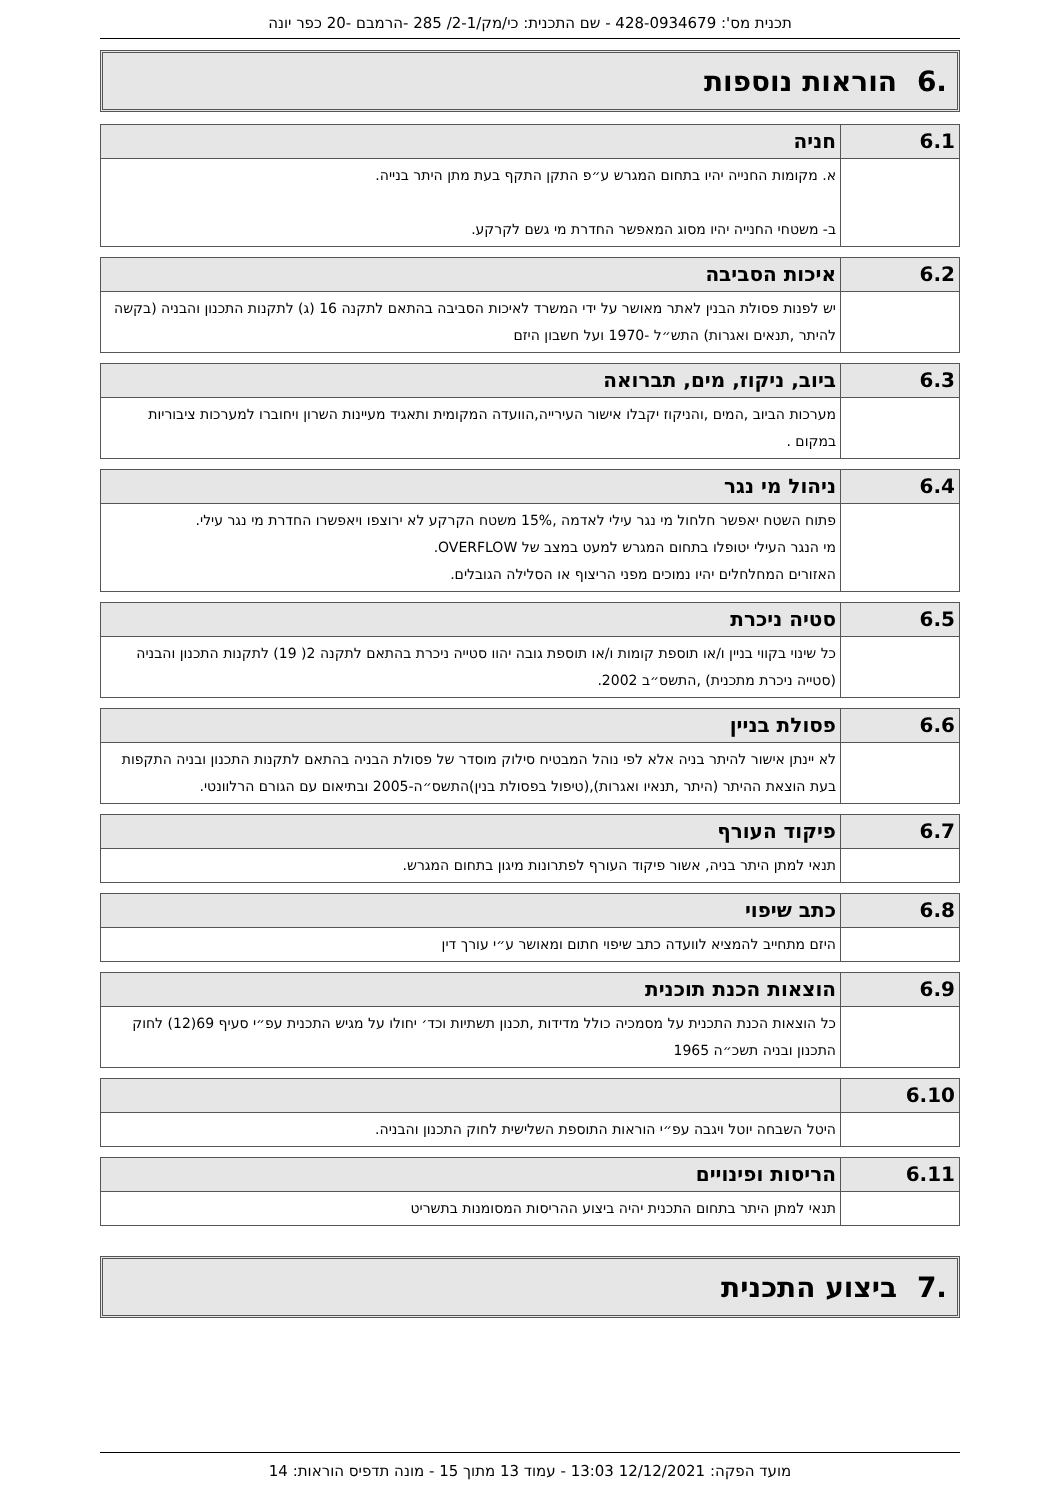תכנית מס': 428-0934679 - שם התכנית: כי/מק/2-1/ 285 -הרמבם -20 כפר יונה
.6 הוראות נוספות
| 6.1 | חניה |
| | א. מקומות החנייה יהיו בתחום המגרש ע״פ התקן התקף בעת מתן היתר בנייה. ב- משטחי החנייה יהיו מסוג המאפשר החדרת מי גשם לקרקע. |
| 6.2 | איכות הסביבה |
| | יש לפנות פסולת הבנין לאתר מאושר על ידי המשרד לאיכות הסביבה בהתאם לתקנה 16 (ג) לתקנות התכנון והבניה (בקשה להיתר ,תנאים ואגרות) התש״ל -1970 ועל חשבון היזם |
| 6.3 | ביוב, ניקוז, מים, תברואה |
| | מערכות הביוב ,המים ,והניקוז יקבלו אישור העירייה,הוועדה המקומית ותאגיד מעיינות השרון ויחוברו למערכות ציבוריות במקום . |
| 6.4 | ניהול מי נגר |
| | פתוח השטח יאפשר חלחול מי נגר עילי לאדמה ,15% משטח הקרקע לא ירוצפו ויאפשרו החדרת מי נגר עילי. מי הנגר העילי יטופלו בתחום המגרש למעט במצב של OVERFLOW. האזורים המחלחלים יהיו נמוכים מפני הריצוף או הסלילה הגובלים. |
| 6.5 | סטיה ניכרת |
| | כל שינוי בקווי בניין ו/או תוספת קומות ו/או תוספת גובה יהוו סטייה ניכרת בהתאם לתקנה 2( 19) לתקנות התכנון והבניה (סטייה ניכרת מתכנית) ,התשס״ב 2002. |
| 6.6 | פסולת בניין |
| | לא יינתן אישור להיתר בניה אלא לפי נוהל המבטיח סילוק מוסדר של פסולת הבניה בהתאם לתקנות התכנון ובניה התקפות בעת הוצאת ההיתר (היתר ,תנאיו ואגרות),(טיפול בפסולת בנין)התשס״ה-2005 ובתיאום עם הגורם הרלוונטי. |
| 6.7 | פיקוד העורף |
| | תנאי למתן היתר בניה, אשור פיקוד העורף לפתרונות מיגון בתחום המגרש. |
| 6.8 | כתב שיפוי |
| | היזם מתחייב להמציא לוועדה כתב שיפוי חתום ומאושר ע״י עורך דין |
| 6.9 | הוצאות הכנת תוכנית |
| | כל הוצאות הכנת התכנית על מסמכיה כולל מדידות ,תכנון תשתיות וכד׳ יחולו על מגיש התכנית עפ״י סעיף 69(12) לחוק התכנון ובניה תשכ״ה 1965 |
| 6.10 | |
| | היטל השבחה יוטל ויגבה עפ״י הוראות התוספת השלישית לחוק התכנון והבניה. |
| 6.11 | הריסות ופינויים |
| | תנאי למתן היתר בתחום התכנית יהיה ביצוע ההריסות המסומנות בתשריט |
.7 ביצוע התכנית
מועד הפקה: 12/12/2021 13:03 - עמוד 13 מתוך 15 - מונה תדפיס הוראות: 14